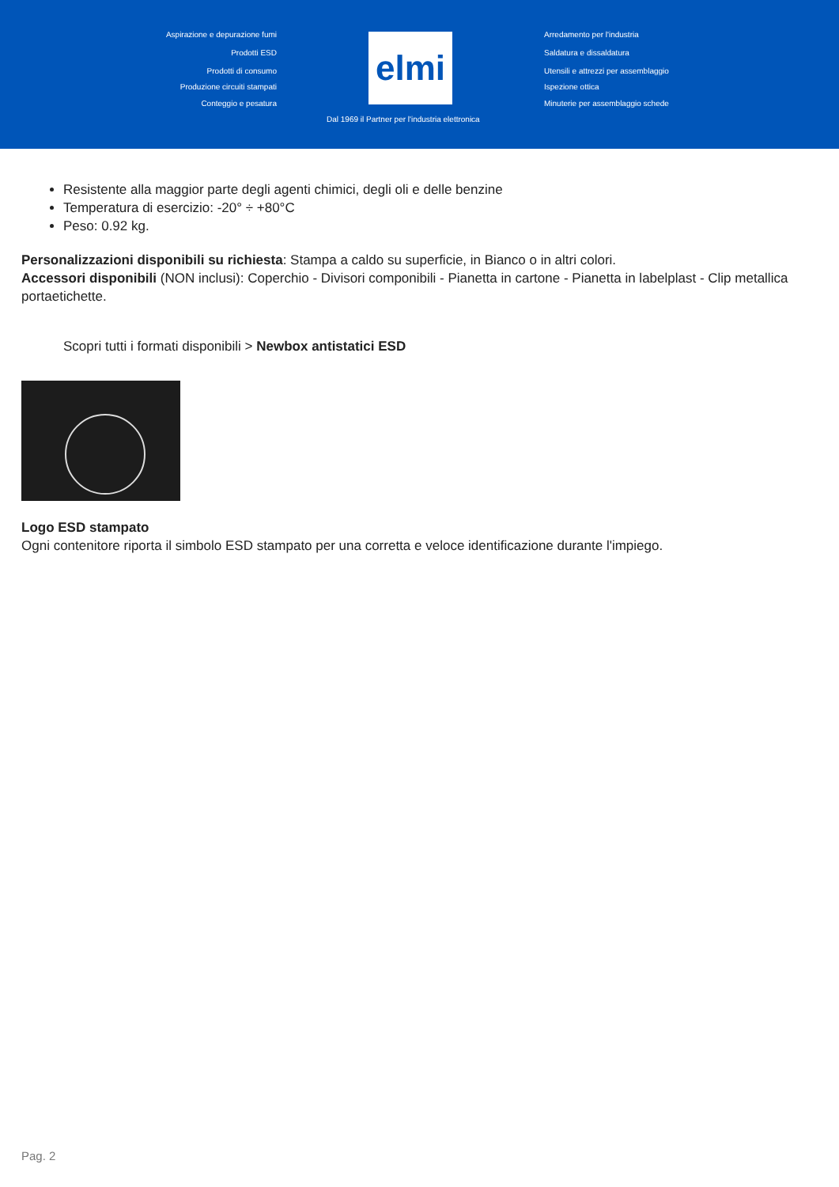Aspirazione e depurazione fumi
Prodotti ESD
Prodotti di consumo
Produzione circuiti stampati
Conteggio e pesatura
elmi Arredamento per l'industria
Saldatura e dissaldatura
Utensili e attrezzi per assemblaggio
Ispezione ottica
Minuterie per assemblaggio schede
Dal 1969 il Partner per l'industria elettronica
Resistente alla maggior parte degli agenti chimici, degli oli e delle benzine
Temperatura di esercizio: -20° ÷ +80°C
Peso: 0.92 kg.
Personalizzazioni disponibili su richiesta: Stampa a caldo su superficie, in Bianco o in altri colori.
Accessori disponibili (NON inclusi): Coperchio - Divisori componibili - Pianetta in cartone - Pianetta in labelplast - Clip metallica portaetichette.
Scopri tutti i formati disponibili > Newbox antistatici ESD
Logo ESD stampato
Ogni contenitore riporta il simbolo ESD stampato per una corretta e veloce identificazione durante l'impiego.
Pag. 2